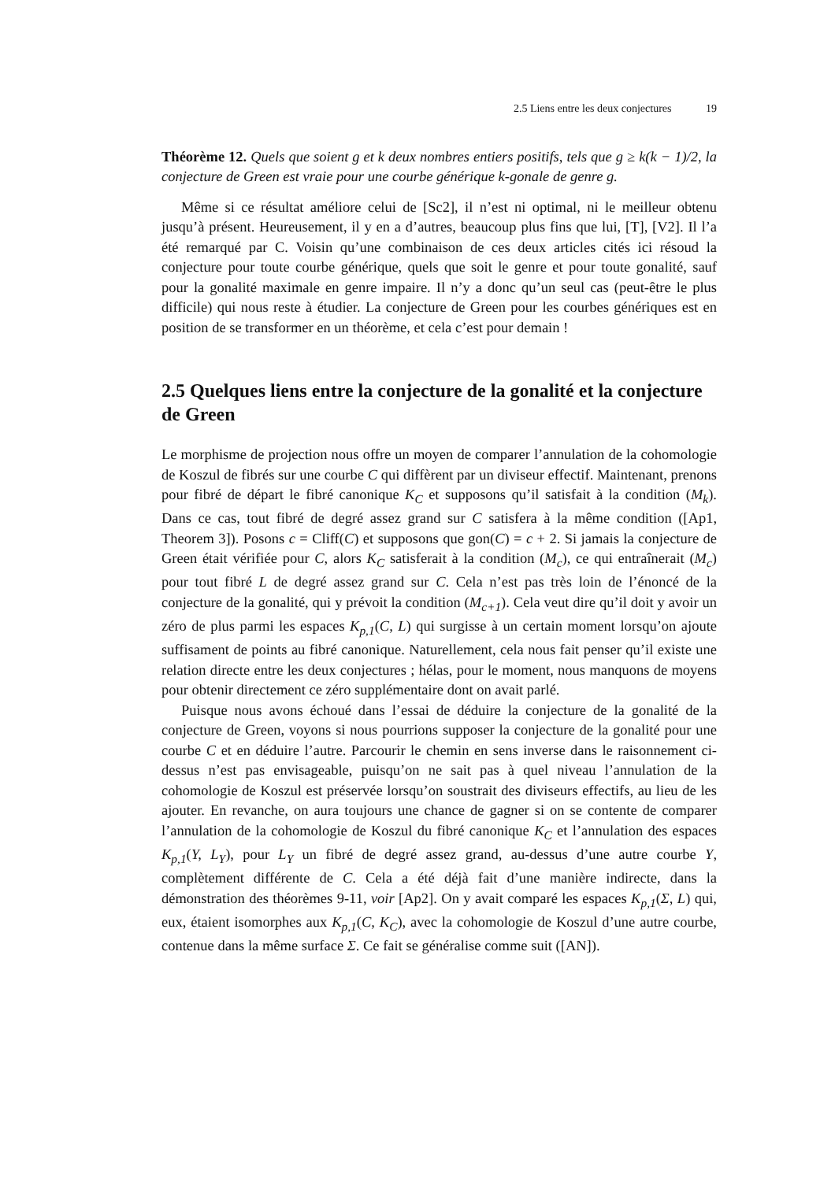2.5 Liens entre les deux conjectures 19
Théorème 12. Quels que soient g et k deux nombres entiers positifs, tels que g ≥ k(k − 1)/2, la conjecture de Green est vraie pour une courbe générique k-gonale de genre g.
Même si ce résultat améliore celui de [Sc2], il n’est ni optimal, ni le meilleur obtenu jusqu’à présent. Heureusement, il y en a d’autres, beaucoup plus fins que lui, [T], [V2]. Il l’a été remarqué par C. Voisin qu’une combinaison de ces deux articles cités ici résoud la conjecture pour toute courbe générique, quels que soit le genre et pour toute gonalité, sauf pour la gonalité maximale en genre impaire. Il n’y a donc qu’un seul cas (peut-être le plus difficile) qui nous reste à étudier. La conjecture de Green pour les courbes génériques est en position de se transformer en un théorème, et cela c’est pour demain !
2.5 Quelques liens entre la conjecture de la gonalité et la conjecture de Green
Le morphisme de projection nous offre un moyen de comparer l’annulation de la cohomologie de Koszul de fibrés sur une courbe C qui diffèrent par un diviseur effectif. Maintenant, prenons pour fibré de départ le fibré canonique K<sub>C</sub> et supposons qu’il satisfait à la condition (M<sub>k</sub>). Dans ce cas, tout fibré de degré assez grand sur C satisfera à la même condition ([Ap1, Theorem 3]). Posons c = Cliff(C) et supposons que gon(C) = c + 2. Si jamais la conjecture de Green était vérifiée pour C, alors K<sub>C</sub> satisferait à la condition (M<sub>c</sub>), ce qui entraînerait (M<sub>c</sub>) pour tout fibré L de degré assez grand sur C. Cela n’est pas très loin de l’énoncé de la conjecture de la gonalité, qui y prévoit la condition (M<sub>c+1</sub>). Cela veut dire qu’il doit y avoir un zéro de plus parmi les espaces K<sub>p,1</sub>(C, L) qui surgisse à un certain moment lorsqu’on ajoute suffisament de points au fibré canonique. Naturellement, cela nous fait penser qu’il existe une relation directe entre les deux conjectures ; hélas, pour le moment, nous manquons de moyens pour obtenir directement ce zéro supplémentaire dont on avait parlé.
Puisque nous avons échoué dans l’essai de déduire la conjecture de la gonalité de la conjecture de Green, voyons si nous pourrions supposer la conjecture de la gonalité pour une courbe C et en déduire l’autre. Parcourir le chemin en sens inverse dans le raisonnement ci-dessus n’est pas envisageable, puisqu’on ne sait pas à quel niveau l’annulation de la cohomologie de Koszul est préservée lorsqu’on soustrait des diviseurs effectifs, au lieu de les ajouter. En revanche, on aura toujours une chance de gagner si on se contente de comparer l’annulation de la cohomologie de Koszul du fibré canonique K<sub>C</sub> et l’annulation des espaces K<sub>p,1</sub>(Y, L<sub>Y</sub>), pour L<sub>Y</sub> un fibré de degré assez grand, au-dessus d’une autre courbe Y, complètement différente de C. Cela a été déjà fait d’une manière indirecte, dans la démonstration des théorèmes 9-11, voir [Ap2]. On y avait comparé les espaces K<sub>p,1</sub>(Σ, L) qui, eux, étaient isomorphes aux K<sub>p,1</sub>(C, K<sub>C</sub>), avec la cohomologie de Koszul d’une autre courbe, contenue dans la même surface Σ. Ce fait se généralise comme suit ([AN]).